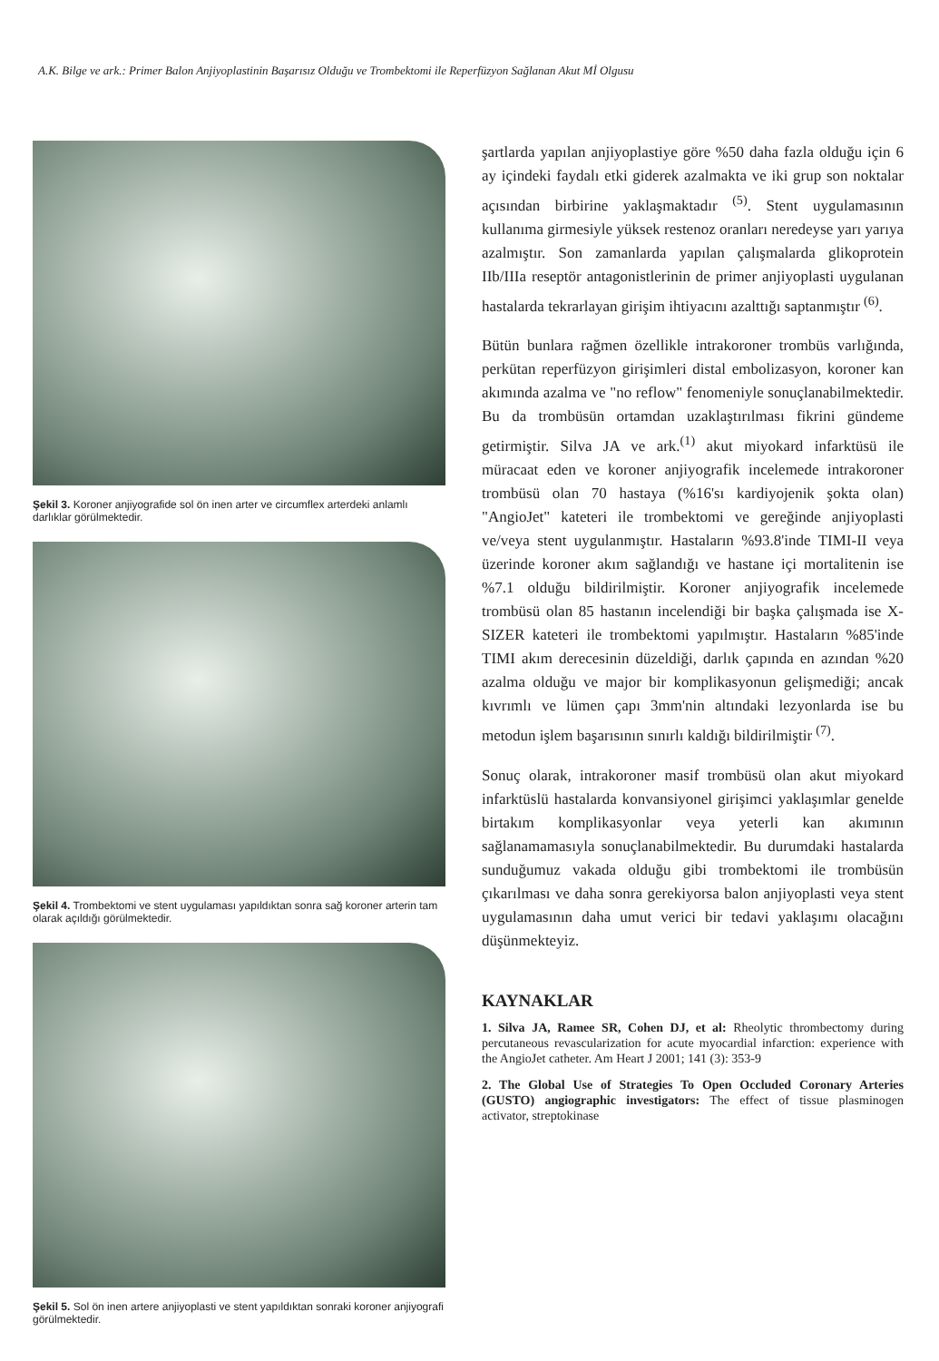A.K. Bilge ve ark.: Primer Balon Anjiyoplastinin Başarısız Olduğu ve Trombektomi ile Reperfüzyon Sağlanan Akut Mİ Olgusu
Şekil 3. Koroner anjiyografide sol ön inen arter ve circumflex arterdeki anlamlı darlıklar görülmektedir.
Şekil 4. Trombektomi ve stent uygulaması yapıldıktan sonra sağ koroner arterin tam olarak açıldığı görülmektedir.
Şekil 5. Sol ön inen artere anjiyoplasti ve stent yapıldıktan sonraki koroner anjiyografi görülmektedir.
şartlarda yapılan anjiyoplastiye göre %50 daha fazla olduğu için 6 ay içindeki faydalı etki giderek azalmakta ve iki grup son noktalar açısından birbirine yaklaşmaktadır <sup>(5)</sup>. Stent uygulamasının kullanıma girmesiyle yüksek restenoz oranları neredeyse yarı yarıya azalmıştır. Son zamanlarda yapılan çalışmalarda glikoprotein IIb/IIIa reseptör antagonistlerinin de primer anjiyoplasti uygulanan hastalarda tekrarlayan girişim ihtiyacını azalttığı saptanmıştır <sup>(6)</sup>.
Bütün bunlara rağmen özellikle intrakoroner trombüs varlığında, perkütan reperfüzyon girişimleri distal embolizasyon, koroner kan akımında azalma ve "no reflow" fenomeniyle sonuçlanabilmektedir. Bu da trombüsün ortamdan uzaklaştırılması fikrini gündeme getirmiştir. Silva JA ve ark.<sup>(1)</sup> akut miyokard infarktüsü ile müracaat eden ve koroner anjiyografik incelemede intrakoroner trombüsü olan 70 hastaya (%16'sı kardiyojenik şokta olan) "AngioJet" kateteri ile trombektomi ve gereğinde anjiyoplasti ve/veya stent uygulanmıştır. Hastaların %93.8'inde TIMI-II veya üzerinde koroner akım sağlandığı ve hastane içi mortalitenin ise %7.1 olduğu bildirilmiştir. Koroner anjiyografik incelemede trombüsü olan 85 hastanın incelendiği bir başka çalışmada ise X-SIZER kateteri ile trombektomi yapılmıştır. Hastaların %85'inde TIMI akım derecesinin düzeldiği, darlık çapında en azından %20 azalma olduğu ve major bir komplikasyonun gelişmediği; ancak kıvrımlı ve lümen çapı 3mm'nin altındaki lezyonlarda ise bu metodun işlem başarısının sınırlı kaldığı bildirilmiştir <sup>(7)</sup>.
Sonuç olarak, intrakoroner masif trombüsü olan akut miyokard infarktüslü hastalarda konvansiyonel girişimci yaklaşımlar genelde birtakım komplikasyonlar veya yeterli kan akımının sağlanamamasıyla sonuçlanabilmektedir. Bu durumdaki hastalarda sunduğumuz vakada olduğu gibi trombektomi ile trombüsün çıkarılması ve daha sonra gerekiyorsa balon anjiyoplasti veya stent uygulamasının daha umut verici bir tedavi yaklaşımı olacağını düşünmekteyiz.
KAYNAKLAR
1. Silva JA, Ramee SR, Cohen DJ, et al: Rheolytic thrombectomy during percutaneous revascularization for acute myocardial infarction: experience with the AngioJet catheter. Am Heart J 2001; 141 (3): 353-9
2. The Global Use of Strategies To Open Occluded Coronary Arteries (GUSTO) angiographic investigators: The effect of tissue plasminogen activator, streptokinase